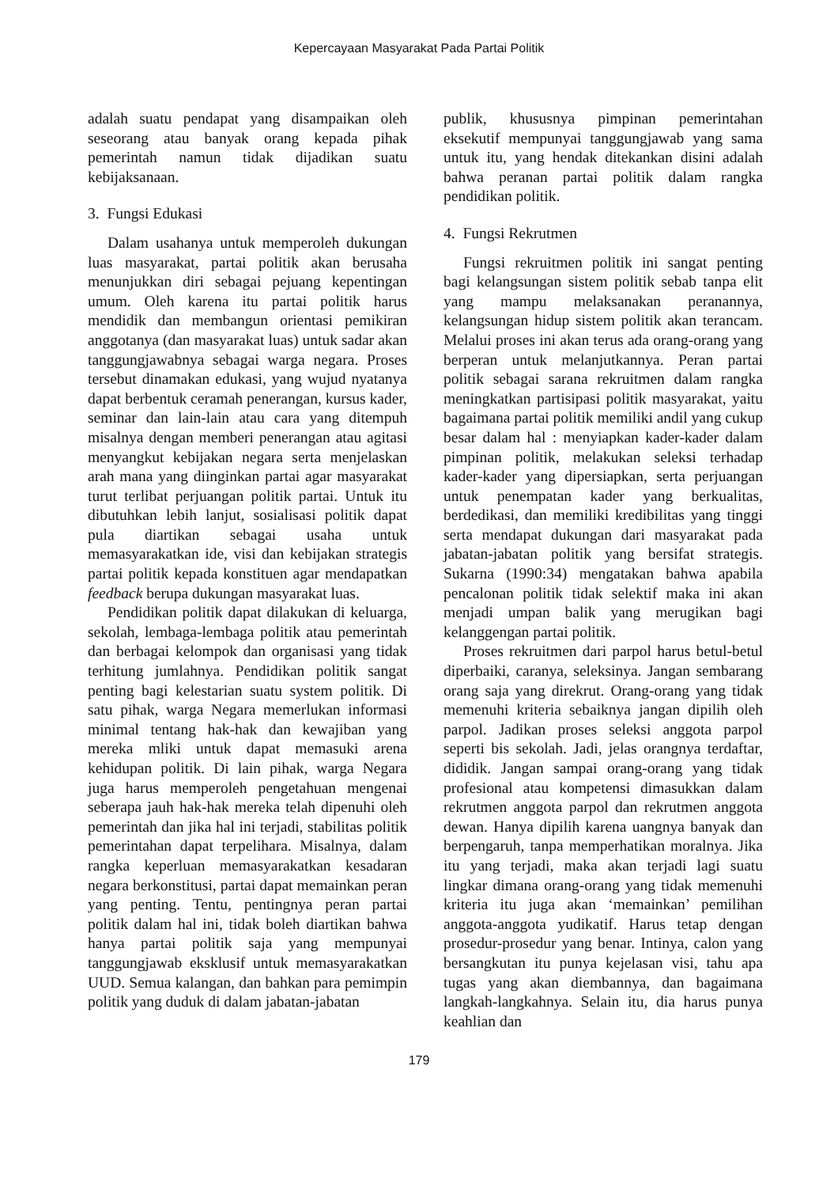Kepercayaan Masyarakat Pada Partai Politik
adalah suatu pendapat yang disampaikan oleh seseorang atau banyak orang kepada pihak pemerintah namun tidak dijadikan suatu kebijaksanaan.
3. Fungsi Edukasi
Dalam usahanya untuk memperoleh dukungan luas masyarakat, partai politik akan berusaha menunjukkan diri sebagai pejuang kepentingan umum. Oleh karena itu partai politik harus mendidik dan membangun orientasi pemikiran anggotanya (dan masyarakat luas) untuk sadar akan tanggungjawabnya sebagai warga negara. Proses tersebut dinamakan edukasi, yang wujud nyatanya dapat berbentuk ceramah penerangan, kursus kader, seminar dan lain-lain atau cara yang ditempuh misalnya dengan memberi penerangan atau agitasi menyangkut kebijakan negara serta menjelaskan arah mana yang diinginkan partai agar masyarakat turut terlibat perjuangan politik partai. Untuk itu dibutuhkan lebih lanjut, sosialisasi politik dapat pula diartikan sebagai usaha untuk memasyarakatkan ide, visi dan kebijakan strategis partai politik kepada konstituen agar mendapatkan feedback berupa dukungan masyarakat luas.
Pendidikan politik dapat dilakukan di keluarga, sekolah, lembaga-lembaga politik atau pemerintah dan berbagai kelompok dan organisasi yang tidak terhitung jumlahnya. Pendidikan politik sangat penting bagi kelestarian suatu system politik. Di satu pihak, warga Negara memerlukan informasi minimal tentang hak-hak dan kewajiban yang mereka mliki untuk dapat memasuki arena kehidupan politik. Di lain pihak, warga Negara juga harus memperoleh pengetahuan mengenai seberapa jauh hak-hak mereka telah dipenuhi oleh pemerintah dan jika hal ini terjadi, stabilitas politik pemerintahan dapat terpelihara. Misalnya, dalam rangka keperluan memasyarakatkan kesadaran negara berkonstitusi, partai dapat memainkan peran yang penting. Tentu, pentingnya peran partai politik dalam hal ini, tidak boleh diartikan bahwa hanya partai politik saja yang mempunyai tanggungjawab eksklusif untuk memasyarakatkan UUD. Semua kalangan, dan bahkan para pemimpin politik yang duduk di dalam jabatan-jabatan
publik, khususnya pimpinan pemerintahan eksekutif mempunyai tanggungjawab yang sama untuk itu, yang hendak ditekankan disini adalah bahwa peranan partai politik dalam rangka pendidikan politik.
4. Fungsi Rekrutmen
Fungsi rekruitmen politik ini sangat penting bagi kelangsungan sistem politik sebab tanpa elit yang mampu melaksanakan peranannya, kelangsungan hidup sistem politik akan terancam. Melalui proses ini akan terus ada orang-orang yang berperan untuk melanjutkannya. Peran partai politik sebagai sarana rekruitmen dalam rangka meningkatkan partisipasi politik masyarakat, yaitu bagaimana partai politik memiliki andil yang cukup besar dalam hal : menyiapkan kader-kader dalam pimpinan politik, melakukan seleksi terhadap kader-kader yang dipersiapkan, serta perjuangan untuk penempatan kader yang berkualitas, berdedikasi, dan memiliki kredibilitas yang tinggi serta mendapat dukungan dari masyarakat pada jabatan-jabatan politik yang bersifat strategis. Sukarna (1990:34) mengatakan bahwa apabila pencalonan politik tidak selektif maka ini akan menjadi umpan balik yang merugikan bagi kelanggengan partai politik.
Proses rekruitmen dari parpol harus betul-betul diperbaiki, caranya, seleksinya. Jangan sembarang orang saja yang direkrut. Orang-orang yang tidak memenuhi kriteria sebaiknya jangan dipilih oleh parpol. Jadikan proses seleksi anggota parpol seperti bis sekolah. Jadi, jelas orangnya terdaftar, dididik. Jangan sampai orang-orang yang tidak profesional atau kompetensi dimasukkan dalam rekrutmen anggota parpol dan rekrutmen anggota dewan. Hanya dipilih karena uangnya banyak dan berpengaruh, tanpa memperhatikan moralnya. Jika itu yang terjadi, maka akan terjadi lagi suatu lingkar dimana orang-orang yang tidak memenuhi kriteria itu juga akan ‘memainkan’ pemilihan anggota-anggota yudikatif. Harus tetap dengan prosedur-prosedur yang benar. Intinya, calon yang bersangkutan itu punya kejelasan visi, tahu apa tugas yang akan diembannya, dan bagaimana langkah-langkahnya. Selain itu, dia harus punya keahlian dan
179